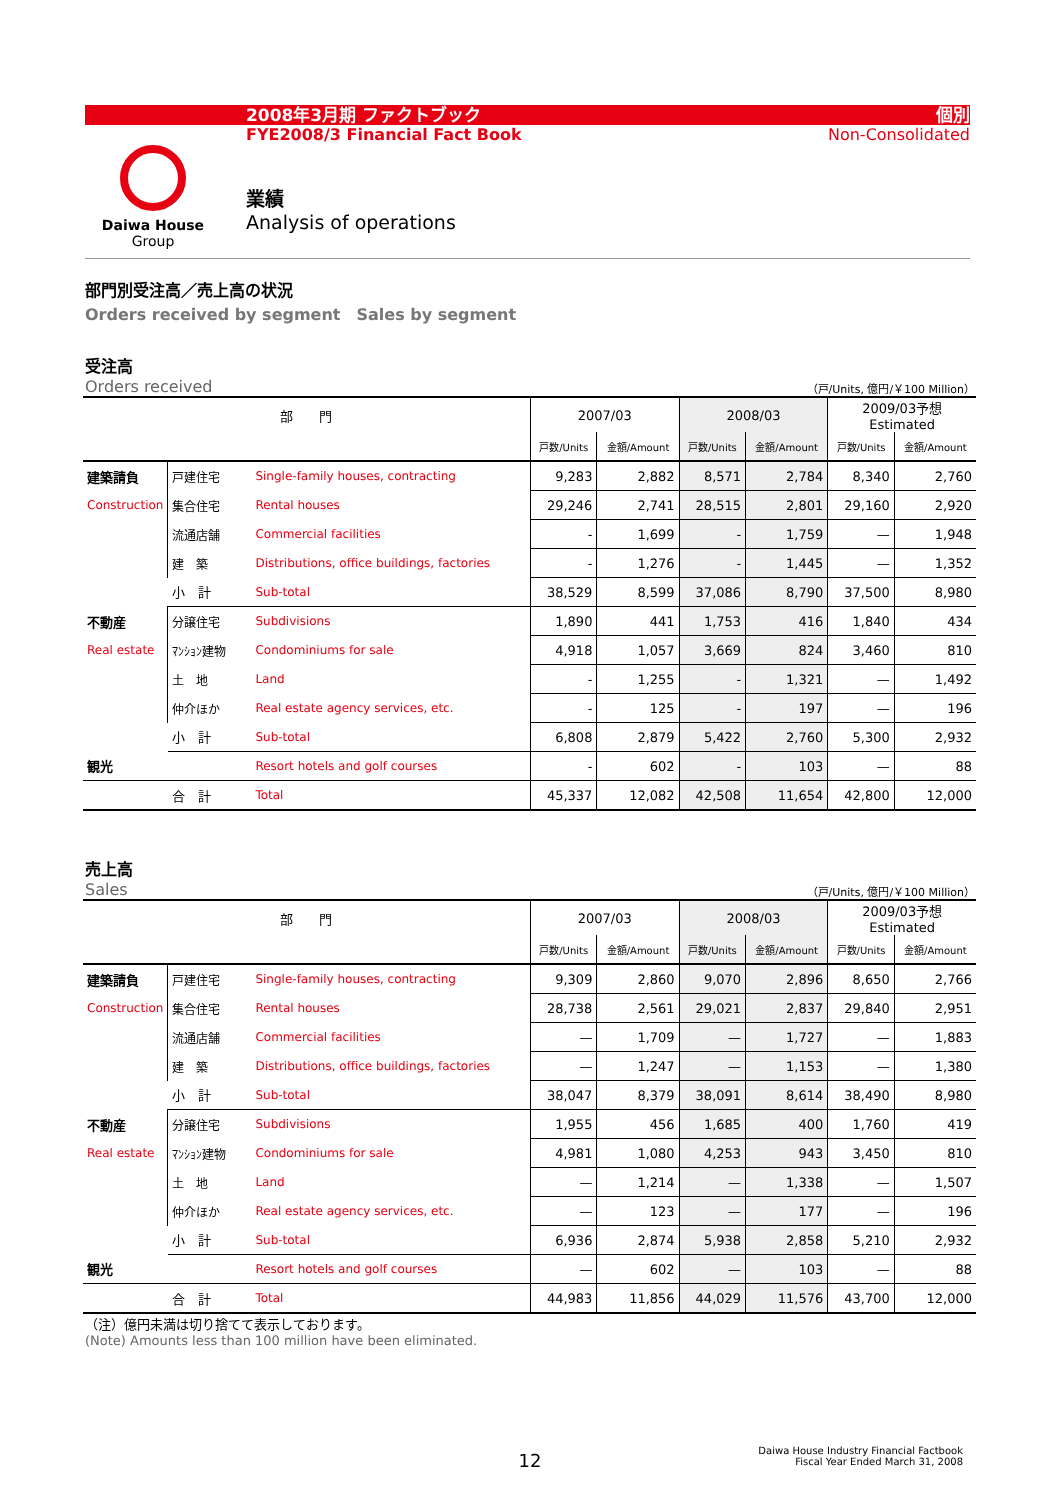2008年3月期 ファクトブック
FYE2008/3 Financial Fact Book
個別
Non-Consolidated
Daiwa House
Group
業績
Analysis of operations
部門別受注高／売上高の状況
Orders received by segment　Sales by segment
受注高
Orders received
（戸/Units, 億円/￥100 Million）
| 部 門 | | | 2007/03 | | 2008/03 | | 2009/03予想 Estimated | |
| --- | --- | --- | --- | --- | --- | --- | --- | --- |
| | | | 戸数/Units | 金額/Amount | 戸数/Units | 金額/Amount | 戸数/Units | 金額/Amount |
| 建築請負 | 戸建住宅 | Single-family houses, contracting | 9,283 | 2,882 | 8,571 | 2,784 | 8,340 | 2,760 |
| Construction | 集合住宅 | Rental houses | 29,246 | 2,741 | 28,515 | 2,801 | 29,160 | 2,920 |
| | 流通店舗 | Commercial facilities | - | 1,699 | - | 1,759 | — | 1,948 |
| | 建 築 | Distributions, office buildings, factories | - | 1,276 | - | 1,445 | — | 1,352 |
| | 小 計 | Sub-total | 38,529 | 8,599 | 37,086 | 8,790 | 37,500 | 8,980 |
| 不動産 | 分譲住宅 | Subdivisions | 1,890 | 441 | 1,753 | 416 | 1,840 | 434 |
| Real estate | ﾏﾝｼｮﾝ建物 | Condominiums for sale | 4,918 | 1,057 | 3,669 | 824 | 3,460 | 810 |
| | 土 地 | Land | - | 1,255 | - | 1,321 | — | 1,492 |
| | 仲介ほか | Real estate agency services, etc. | - | 125 | - | 197 | — | 196 |
| | 小 計 | Sub-total | 6,808 | 2,879 | 5,422 | 2,760 | 5,300 | 2,932 |
| 観光 | | Resort hotels and golf courses | - | 602 | - | 103 | — | 88 |
| | 合 計 | Total | 45,337 | 12,082 | 42,508 | 11,654 | 42,800 | 12,000 |
売上高
Sales
（戸/Units, 億円/￥100 Million）
| 部 門 | | | 2007/03 | | 2008/03 | | 2009/03予想 Estimated | |
| --- | --- | --- | --- | --- | --- | --- | --- | --- |
| | | | 戸数/Units | 金額/Amount | 戸数/Units | 金額/Amount | 戸数/Units | 金額/Amount |
| 建築請負 | 戸建住宅 | Single-family houses, contracting | 9,309 | 2,860 | 9,070 | 2,896 | 8,650 | 2,766 |
| Construction | 集合住宅 | Rental houses | 28,738 | 2,561 | 29,021 | 2,837 | 29,840 | 2,951 |
| | 流通店舗 | Commercial facilities | — | 1,709 | — | 1,727 | — | 1,883 |
| | 建 築 | Distributions, office buildings, factories | — | 1,247 | — | 1,153 | — | 1,380 |
| | 小 計 | Sub-total | 38,047 | 8,379 | 38,091 | 8,614 | 38,490 | 8,980 |
| 不動産 | 分譲住宅 | Subdivisions | 1,955 | 456 | 1,685 | 400 | 1,760 | 419 |
| Real estate | ﾏﾝｼｮﾝ建物 | Condominiums for sale | 4,981 | 1,080 | 4,253 | 943 | 3,450 | 810 |
| | 土 地 | Land | — | 1,214 | — | 1,338 | — | 1,507 |
| | 仲介ほか | Real estate agency services, etc. | — | 123 | — | 177 | — | 196 |
| | 小 計 | Sub-total | 6,936 | 2,874 | 5,938 | 2,858 | 5,210 | 2,932 |
| 観光 | | Resort hotels and golf courses | — | 602 | — | 103 | — | 88 |
| | 合 計 | Total | 44,983 | 11,856 | 44,029 | 11,576 | 43,700 | 12,000 |
（注）億円未満は切り捨てて表示しております。
(Note) Amounts less than 100 million have been eliminated.
12
Daiwa House Industry Financial Factbook
Fiscal Year Ended March 31, 2008